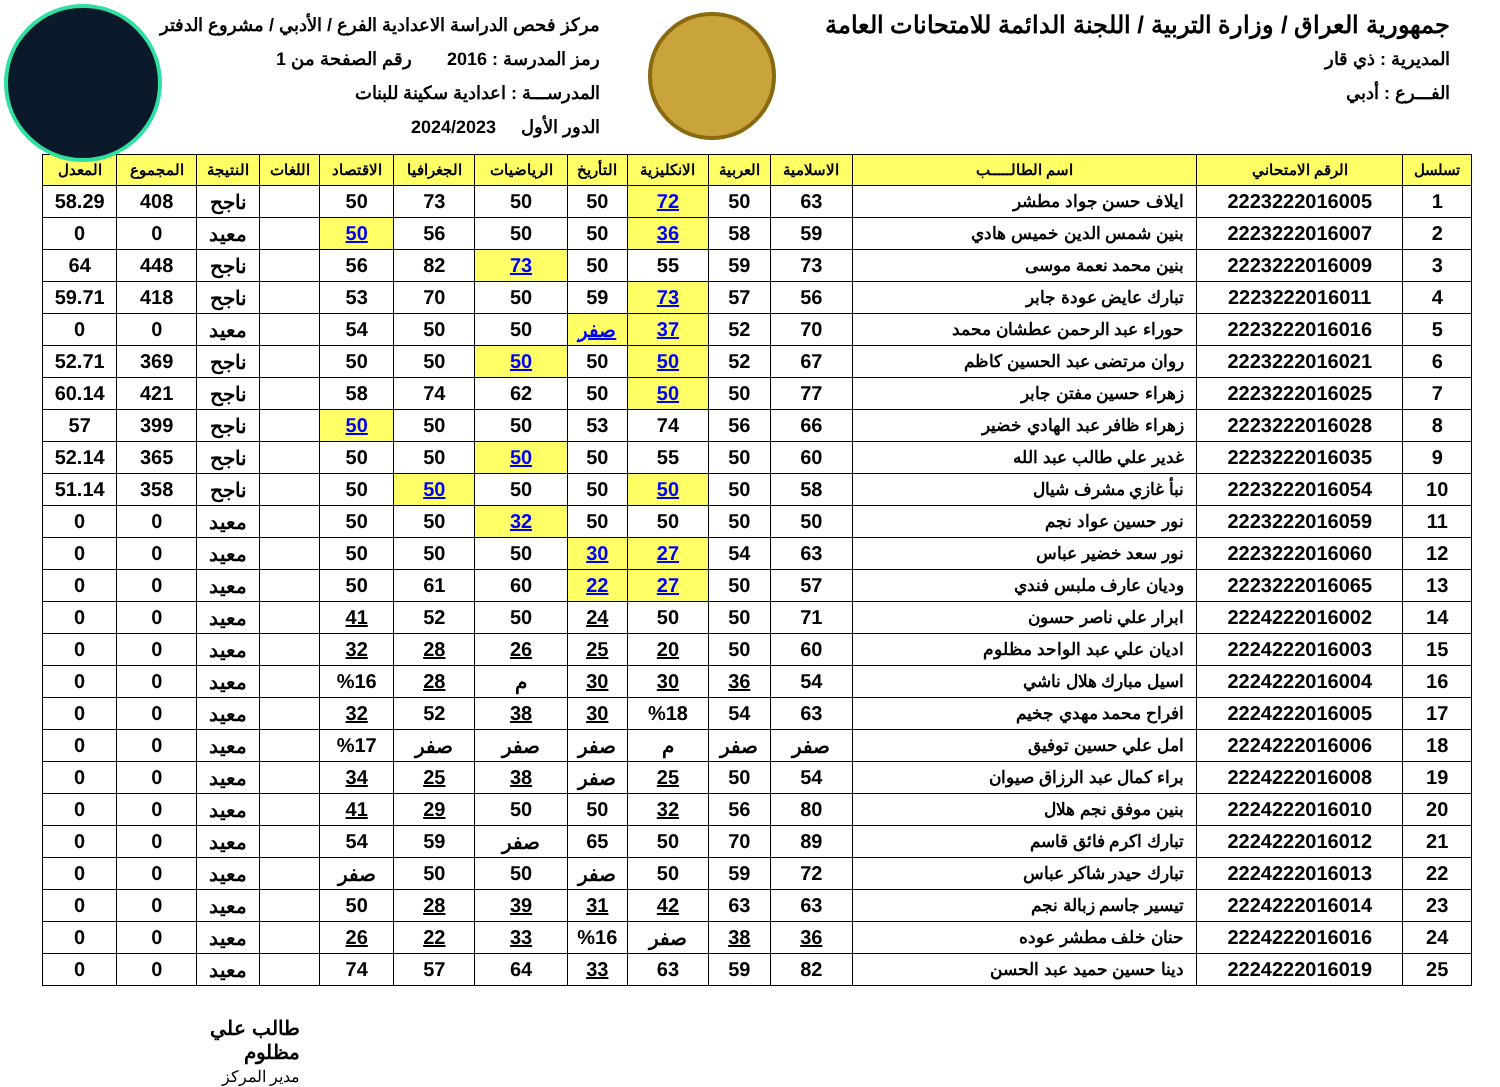جمهورية العراق / وزارة التربية / اللجنة الدائمة للامتحانات العامة
المديرية : ذي قار
الفـــرع : أدبي
مركز فحص الدراسة الاعدادية الفرع / الأدبي / مشروع الدفتر
رمز المدرسة : 2016 رقم الصفحة من 1
المدرســـة : اعدادية سكينة للبنات
الدور الأول 2024/2023
| تسلسل | الرقم الامتحاني | اسم الطالـــــب | الاسلامية | العربية | الانكليزية | التأريخ | الرياضيات | الجغرافيا | الاقتصاد | اللغات | النتيجة | المجموع | المعدل |
| --- | --- | --- | --- | --- | --- | --- | --- | --- | --- | --- | --- | --- | --- |
| 1 | 2223222016005 | ايلاف حسن جواد مطشر | 63 | 50 | 72 | 50 | 50 | 73 | 50 | | ناجح | 408 | 58.29 |
| 2 | 2223222016007 | بنين شمس الدين خميس هادي | 59 | 58 | 36 | 50 | 50 | 56 | 50 | | معيد | 0 | 0 |
| 3 | 2223222016009 | بنين محمد نعمة موسى | 73 | 59 | 55 | 50 | 73 | 82 | 56 | | ناجح | 448 | 64 |
| 4 | 2223222016011 | تبارك عايض عودة جابر | 56 | 57 | 73 | 59 | 50 | 70 | 53 | | ناجح | 418 | 59.71 |
| 5 | 2223222016016 | حوراء عبد الرحمن عطشان محمد | 70 | 52 | 37 | صفر | 50 | 50 | 54 | | معيد | 0 | 0 |
| 6 | 2223222016021 | روان مرتضى عبد الحسين كاظم | 67 | 52 | 50 | 50 | 50 | 50 | 50 | | ناجح | 369 | 52.71 |
| 7 | 2223222016025 | زهراء حسين مفتن جابر | 77 | 50 | 50 | 50 | 62 | 74 | 58 | | ناجح | 421 | 60.14 |
| 8 | 2223222016028 | زهراء ظافر عبد الهادي خضير | 66 | 56 | 74 | 53 | 50 | 50 | 50 | | ناجح | 399 | 57 |
| 9 | 2223222016035 | غدير علي طالب عبد الله | 60 | 50 | 55 | 50 | 50 | 50 | 50 | | ناجح | 365 | 52.14 |
| 10 | 2223222016054 | نبأ غازي مشرف شيال | 58 | 50 | 50 | 50 | 50 | 50 | 50 | | ناجح | 358 | 51.14 |
| 11 | 2223222016059 | نور حسين عواد نجم | 50 | 50 | 50 | 50 | 32 | 50 | 50 | | معيد | 0 | 0 |
| 12 | 2223222016060 | نور سعد خضير عباس | 63 | 54 | 27 | 30 | 50 | 50 | 50 | | معيد | 0 | 0 |
| 13 | 2223222016065 | وديان عارف ملبس فندي | 57 | 50 | 27 | 22 | 60 | 61 | 50 | | معيد | 0 | 0 |
| 14 | 2224222016002 | ابرار علي ناصر حسون | 71 | 50 | 50 | 24 | 50 | 52 | 41 | | معيد | 0 | 0 |
| 15 | 2224222016003 | اديان علي عبد الواحد مظلوم | 60 | 50 | 20 | 25 | 26 | 28 | 32 | | معيد | 0 | 0 |
| 16 | 2224222016004 | اسيل مبارك هلال ناشي | 54 | 36 | 30 | 30 | م | 28 | %16 | | معيد | 0 | 0 |
| 17 | 2224222016005 | افراح محمد مهدي جخيم | 63 | 54 | %18 | 30 | 38 | 52 | 32 | | معيد | 0 | 0 |
| 18 | 2224222016006 | امل علي حسين توفيق | صفر | صفر | م | صفر | صفر | صفر | %17 | | معيد | 0 | 0 |
| 19 | 2224222016008 | براء كمال عبد الرزاق صيوان | 54 | 50 | 25 | صفر | 38 | 25 | 34 | | معيد | 0 | 0 |
| 20 | 2224222016010 | بنين موفق نجم هلال | 80 | 56 | 32 | 50 | 50 | 29 | 41 | | معيد | 0 | 0 |
| 21 | 2224222016012 | تبارك اكرم فائق قاسم | 89 | 70 | 50 | 65 | صفر | 59 | 54 | | معيد | 0 | 0 |
| 22 | 2224222016013 | تبارك حيدر شاكر عباس | 72 | 59 | 50 | صفر | 50 | 50 | صفر | | معيد | 0 | 0 |
| 23 | 2224222016014 | تيسير جاسم زبالة نجم | 63 | 63 | 42 | 31 | 39 | 28 | 50 | | معيد | 0 | 0 |
| 24 | 2224222016016 | حنان خلف مطشر عوده | 36 | 38 | صفر | %16 | 33 | 22 | 26 | | معيد | 0 | 0 |
| 25 | 2224222016019 | دينا حسين حميد عبد الحسن | 82 | 59 | 63 | 33 | 64 | 57 | 74 | | معيد | 0 | 0 |
طالب علي مظلوم
مدير المركز